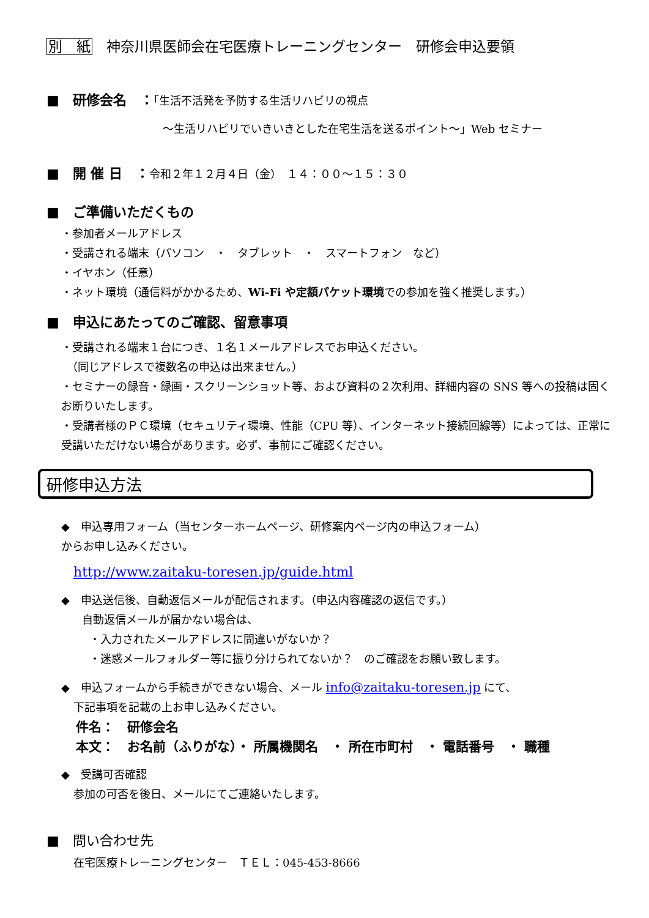別　紙　神奈川県医師会在宅医療トレーニングセンター　研修会申込要領
■　研修会名　：「生活不活発を予防する生活リハビリの視点
～生活リハビリでいきいきとした在宅生活を送るポイント～」Web セミナー
■　開 催 日　：令和２年１２月４日（金）　１４：００～１５：３０
■　ご準備いただくもの
・参加者メールアドレス
・受講される端末（パソコン　・　タブレット　・　スマートフォン　など）
・イヤホン（任意）
・ネット環境（通信料がかかるため、Wi-Fi や定額パケット環境での参加を強く推奨します。）
■　申込にあたってのご確認、留意事項
・受講される端末１台につき、１名１メールアドレスでお申込ください。
　（同じアドレスで複数名の申込は出来ません。）
・セミナーの録音・録画・スクリーンショット等、および資料の２次利用、詳細内容の SNS 等への投稿は固くお断りいたします。
・受講者様のＰＣ環境（セキュリティ環境、性能（CPU 等）、インターネット接続回線等）によっては、正常に受講いただけない場合があります。必ず、事前にご確認ください。
研修申込方法
◆　申込専用フォーム（当センターホームページ、研修案内ページ内の申込フォーム）
からお申し込みください。
http://www.zaitaku-toresen.jp/guide.html
◆　申込送信後、自動返信メールが配信されます。（申込内容確認の返信です。）
自動返信メールが届かない場合は、
・入力されたメールアドレスに間違いがないか？
・迷惑メールフォルダー等に振り分けられてないか？　のご確認をお願い致します。
◆　申込フォームから手続きができない場合、メール info@zaitaku-toresen.jp にて、
下記事項を記載の上お申し込みください。
件名：　研修会名
本文：　お名前（ふりがな）・ 所属機関名　・ 所在市町村　・ 電話番号　・ 職種
◆　受講可否確認
参加の可否を後日、メールにてご連絡いたします。
■　問い合わせ先
在宅医療トレーニングセンター　ＴＥＬ：045-453-8666